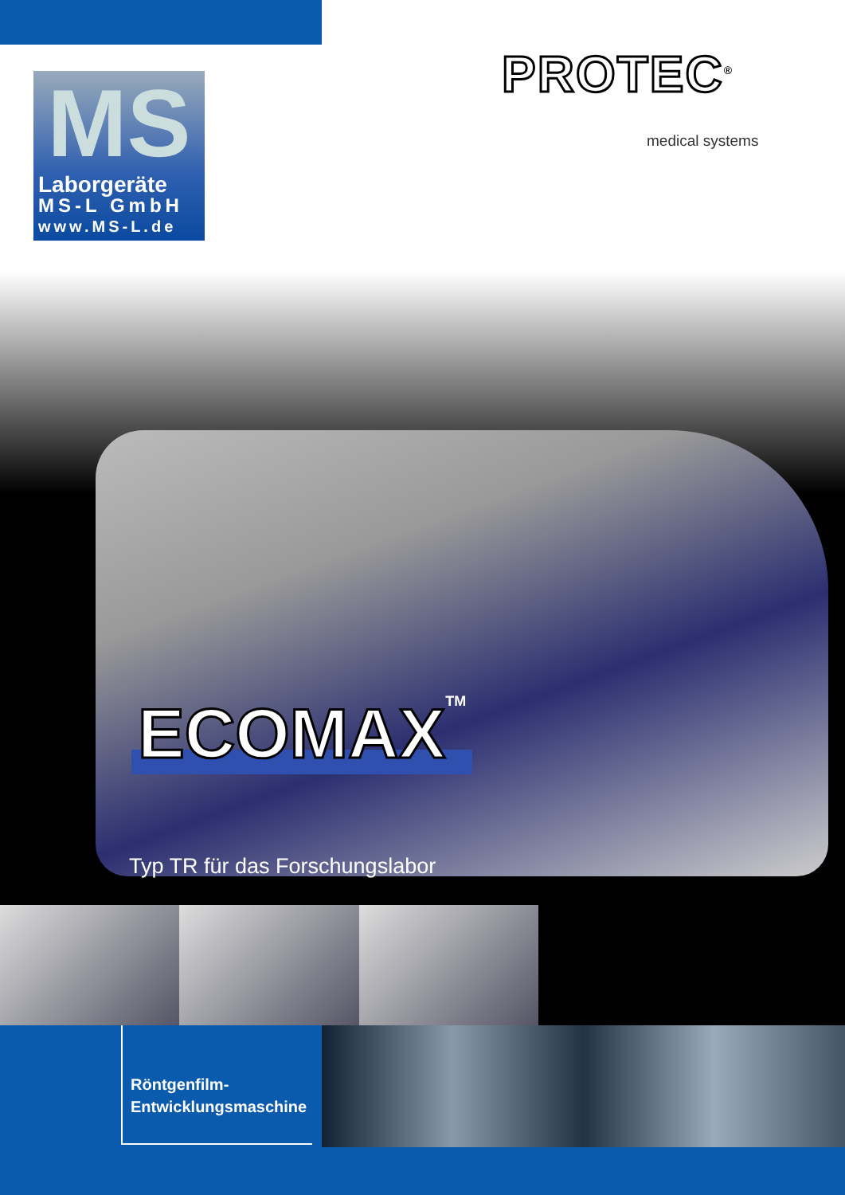MS
Laborgeräte
MS-L GmbH
www.MS-L.de
PROTEC<sup>®</sup>
medical systems
ECOMAXTM
Typ TR für das Forschungslabor
Röntgenfilm-
Entwicklungsmaschine